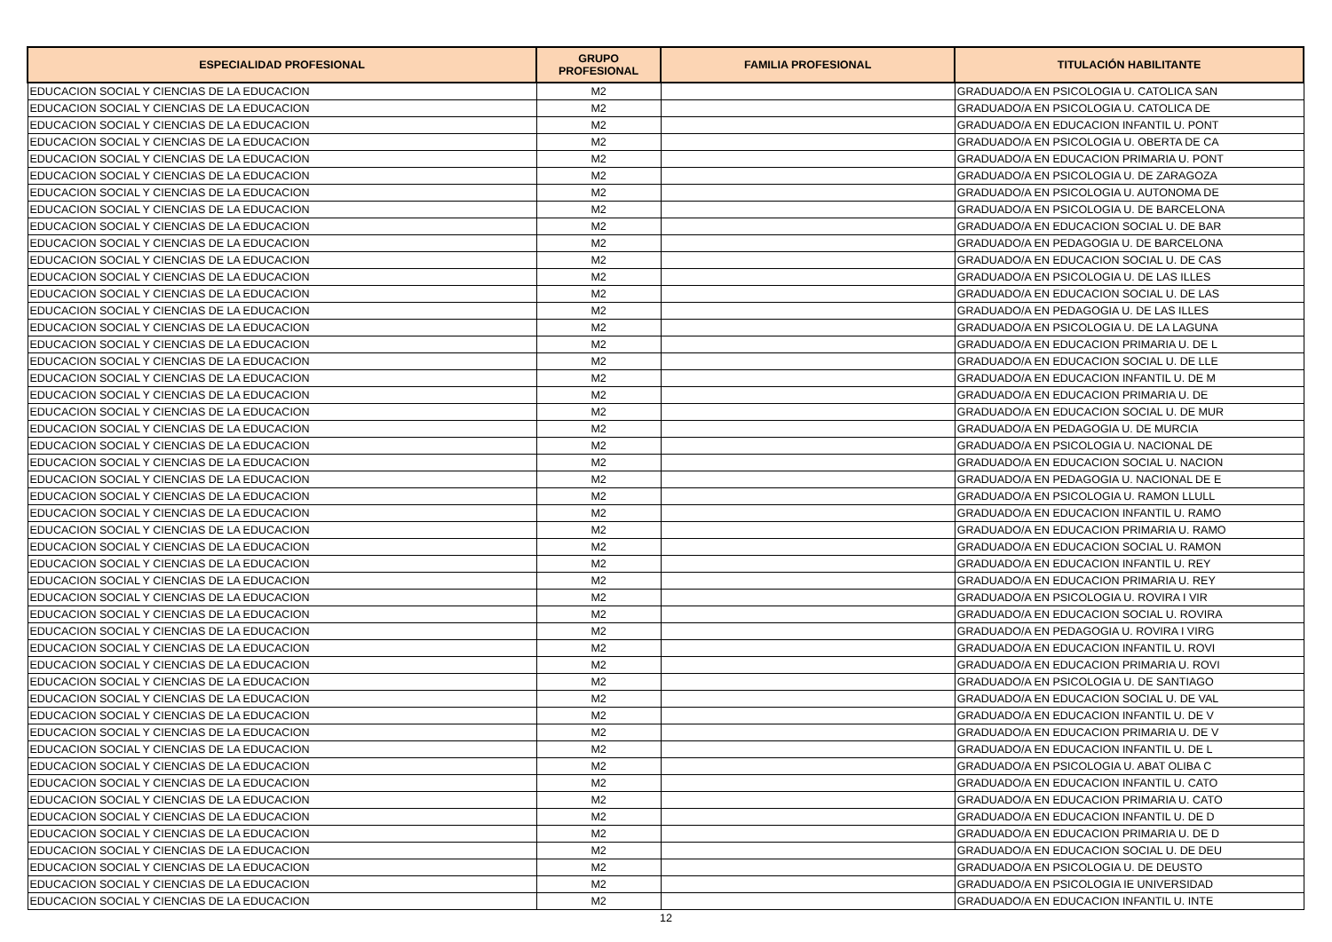| ESPECIALIDAD PROFESIONAL | GRUPO PROFESIONAL | FAMILIA PROFESIONAL | TITULACIÓN HABILITANTE |
| --- | --- | --- | --- |
| EDUCACION SOCIAL Y CIENCIAS DE LA EDUCACION | M2 | | GRADUADO/A EN PSICOLOGIA U. CATOLICA SAN |
| EDUCACION SOCIAL Y CIENCIAS DE LA EDUCACION | M2 | | GRADUADO/A EN PSICOLOGIA U. CATOLICA DE |
| EDUCACION SOCIAL Y CIENCIAS DE LA EDUCACION | M2 | | GRADUADO/A EN EDUCACION INFANTIL U. PONT |
| EDUCACION SOCIAL Y CIENCIAS DE LA EDUCACION | M2 | | GRADUADO/A EN PSICOLOGIA U. OBERTA DE CA |
| EDUCACION SOCIAL Y CIENCIAS DE LA EDUCACION | M2 | | GRADUADO/A EN EDUCACION PRIMARIA U. PONT |
| EDUCACION SOCIAL Y CIENCIAS DE LA EDUCACION | M2 | | GRADUADO/A EN PSICOLOGIA U. DE ZARAGOZA |
| EDUCACION SOCIAL Y CIENCIAS DE LA EDUCACION | M2 | | GRADUADO/A EN PSICOLOGIA U. AUTONOMA DE |
| EDUCACION SOCIAL Y CIENCIAS DE LA EDUCACION | M2 | | GRADUADO/A EN PSICOLOGIA U. DE BARCELONA |
| EDUCACION SOCIAL Y CIENCIAS DE LA EDUCACION | M2 | | GRADUADO/A EN EDUCACION SOCIAL U. DE BAR |
| EDUCACION SOCIAL Y CIENCIAS DE LA EDUCACION | M2 | | GRADUADO/A EN PEDAGOGIA U. DE BARCELONA |
| EDUCACION SOCIAL Y CIENCIAS DE LA EDUCACION | M2 | | GRADUADO/A EN EDUCACION SOCIAL U. DE CAS |
| EDUCACION SOCIAL Y CIENCIAS DE LA EDUCACION | M2 | | GRADUADO/A EN PSICOLOGIA U. DE LAS ILLES |
| EDUCACION SOCIAL Y CIENCIAS DE LA EDUCACION | M2 | | GRADUADO/A EN EDUCACION SOCIAL U. DE LAS |
| EDUCACION SOCIAL Y CIENCIAS DE LA EDUCACION | M2 | | GRADUADO/A EN PEDAGOGIA U. DE LAS ILLES |
| EDUCACION SOCIAL Y CIENCIAS DE LA EDUCACION | M2 | | GRADUADO/A EN PSICOLOGIA U. DE LA LAGUNA |
| EDUCACION SOCIAL Y CIENCIAS DE LA EDUCACION | M2 | | GRADUADO/A EN EDUCACION PRIMARIA U. DE L |
| EDUCACION SOCIAL Y CIENCIAS DE LA EDUCACION | M2 | | GRADUADO/A EN EDUCACION SOCIAL U. DE LLE |
| EDUCACION SOCIAL Y CIENCIAS DE LA EDUCACION | M2 | | GRADUADO/A EN EDUCACION INFANTIL U. DE M |
| EDUCACION SOCIAL Y CIENCIAS DE LA EDUCACION | M2 | | GRADUADO/A EN EDUCACION PRIMARIA U. DE |
| EDUCACION SOCIAL Y CIENCIAS DE LA EDUCACION | M2 | | GRADUADO/A EN EDUCACION SOCIAL U. DE MUR |
| EDUCACION SOCIAL Y CIENCIAS DE LA EDUCACION | M2 | | GRADUADO/A EN PEDAGOGIA U. DE MURCIA |
| EDUCACION SOCIAL Y CIENCIAS DE LA EDUCACION | M2 | | GRADUADO/A EN PSICOLOGIA U. NACIONAL DE |
| EDUCACION SOCIAL Y CIENCIAS DE LA EDUCACION | M2 | | GRADUADO/A EN EDUCACION SOCIAL U. NACION |
| EDUCACION SOCIAL Y CIENCIAS DE LA EDUCACION | M2 | | GRADUADO/A EN PEDAGOGIA U. NACIONAL DE E |
| EDUCACION SOCIAL Y CIENCIAS DE LA EDUCACION | M2 | | GRADUADO/A EN PSICOLOGIA U. RAMON LLULL |
| EDUCACION SOCIAL Y CIENCIAS DE LA EDUCACION | M2 | | GRADUADO/A EN EDUCACION INFANTIL U. RAMO |
| EDUCACION SOCIAL Y CIENCIAS DE LA EDUCACION | M2 | | GRADUADO/A EN EDUCACION PRIMARIA U. RAMO |
| EDUCACION SOCIAL Y CIENCIAS DE LA EDUCACION | M2 | | GRADUADO/A EN EDUCACION SOCIAL U. RAMON |
| EDUCACION SOCIAL Y CIENCIAS DE LA EDUCACION | M2 | | GRADUADO/A EN EDUCACION INFANTIL U. REY |
| EDUCACION SOCIAL Y CIENCIAS DE LA EDUCACION | M2 | | GRADUADO/A EN EDUCACION PRIMARIA U. REY |
| EDUCACION SOCIAL Y CIENCIAS DE LA EDUCACION | M2 | | GRADUADO/A EN PSICOLOGIA U. ROVIRA I VIR |
| EDUCACION SOCIAL Y CIENCIAS DE LA EDUCACION | M2 | | GRADUADO/A EN EDUCACION SOCIAL U. ROVIRA |
| EDUCACION SOCIAL Y CIENCIAS DE LA EDUCACION | M2 | | GRADUADO/A EN PEDAGOGIA U. ROVIRA I VIRG |
| EDUCACION SOCIAL Y CIENCIAS DE LA EDUCACION | M2 | | GRADUADO/A EN EDUCACION INFANTIL U. ROVI |
| EDUCACION SOCIAL Y CIENCIAS DE LA EDUCACION | M2 | | GRADUADO/A EN EDUCACION PRIMARIA U. ROVI |
| EDUCACION SOCIAL Y CIENCIAS DE LA EDUCACION | M2 | | GRADUADO/A EN PSICOLOGIA U. DE SANTIAGO |
| EDUCACION SOCIAL Y CIENCIAS DE LA EDUCACION | M2 | | GRADUADO/A EN EDUCACION SOCIAL U. DE VAL |
| EDUCACION SOCIAL Y CIENCIAS DE LA EDUCACION | M2 | | GRADUADO/A EN EDUCACION INFANTIL U. DE V |
| EDUCACION SOCIAL Y CIENCIAS DE LA EDUCACION | M2 | | GRADUADO/A EN EDUCACION PRIMARIA U. DE V |
| EDUCACION SOCIAL Y CIENCIAS DE LA EDUCACION | M2 | | GRADUADO/A EN EDUCACION INFANTIL U. DE L |
| EDUCACION SOCIAL Y CIENCIAS DE LA EDUCACION | M2 | | GRADUADO/A EN PSICOLOGIA U. ABAT OLIBA C |
| EDUCACION SOCIAL Y CIENCIAS DE LA EDUCACION | M2 | | GRADUADO/A EN EDUCACION INFANTIL U. CATO |
| EDUCACION SOCIAL Y CIENCIAS DE LA EDUCACION | M2 | | GRADUADO/A EN EDUCACION PRIMARIA U. CATO |
| EDUCACION SOCIAL Y CIENCIAS DE LA EDUCACION | M2 | | GRADUADO/A EN EDUCACION INFANTIL U. DE D |
| EDUCACION SOCIAL Y CIENCIAS DE LA EDUCACION | M2 | | GRADUADO/A EN EDUCACION PRIMARIA U. DE D |
| EDUCACION SOCIAL Y CIENCIAS DE LA EDUCACION | M2 | | GRADUADO/A EN EDUCACION SOCIAL U. DE DEU |
| EDUCACION SOCIAL Y CIENCIAS DE LA EDUCACION | M2 | | GRADUADO/A EN PSICOLOGIA U. DE DEUSTO |
| EDUCACION SOCIAL Y CIENCIAS DE LA EDUCACION | M2 | | GRADUADO/A EN PSICOLOGIA IE UNIVERSIDAD |
| EDUCACION SOCIAL Y CIENCIAS DE LA EDUCACION | M2 | | GRADUADO/A EN EDUCACION INFANTIL U. INTE |
12